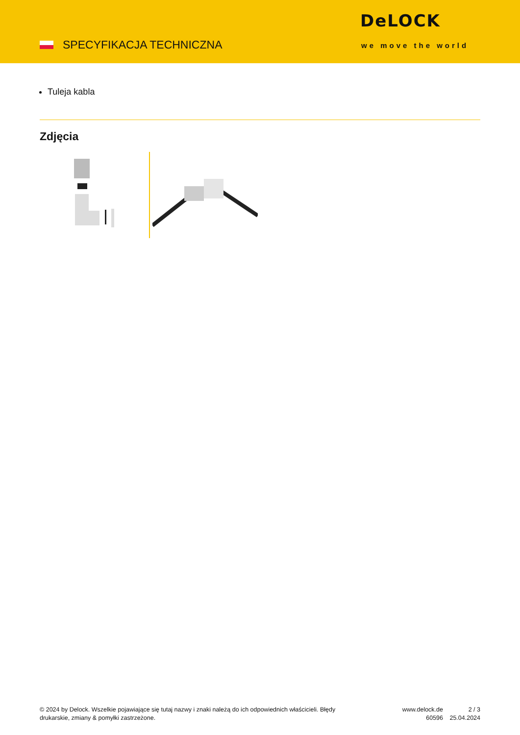SPECYFIKACJA TECHNICZNA
DeLOCK
we move the world
Tuleja kabla
Zdjęcia
© 2024 by Delock. Wszelkie pojawiające się tutaj nazwy i znaki należą do ich odpowiednich właścicieli. Błędy drukarskie, zmiany & pomyłki zastrzeżone.
www.delock.de
60596
2 / 3
25.04.2024